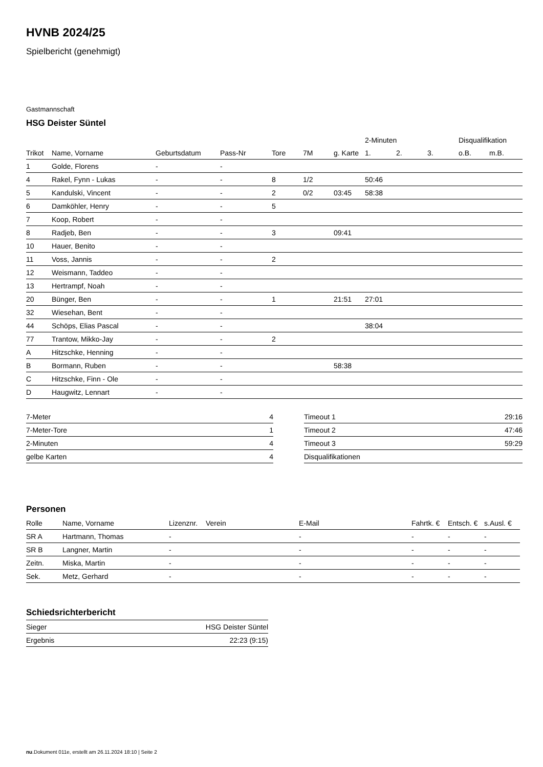HVNB 2024/25
Spielbericht (genehmigt)
Gastmannschaft
HSG Deister Süntel
| | | | | | | | 2-Minuten | | | Disqualifikation | |
| --- | --- | --- | --- | --- | --- | --- | --- | --- | --- | --- | --- |
| Trikot | Name, Vorname | Geburtsdatum | Pass-Nr | Tore | 7M | g. Karte | 1. | 2. | 3. | o.B. | m.B. |
| 1 | Golde, Florens | - | - | | | | | | | | |
| 4 | Rakel, Fynn - Lukas | - | - | 8 | 1/2 | | 50:46 | | | | |
| 5 | Kandulski, Vincent | - | - | 2 | 0/2 | 03:45 | 58:38 | | | | |
| 6 | Damköhler, Henry | - | - | 5 | | | | | | | |
| 7 | Koop, Robert | - | - | | | | | | | | |
| 8 | Radjeb, Ben | - | - | 3 | | 09:41 | | | | | |
| 10 | Hauer, Benito | - | - | | | | | | | | |
| 11 | Voss, Jannis | - | - | 2 | | | | | | | |
| 12 | Weismann, Taddeo | - | - | | | | | | | | |
| 13 | Hertrampf, Noah | - | - | | | | | | | | |
| 20 | Bünger, Ben | - | - | 1 | | 21:51 | 27:01 | | | | |
| 32 | Wiesehan, Bent | - | - | | | | | | | | |
| 44 | Schöps, Elias Pascal | - | - | | | | 38:04 | | | | |
| 77 | Trantow, Mikko-Jay | - | - | 2 | | | | | | | |
| A | Hitzschke, Henning | - | - | | | | | | | | |
| B | Bormann, Ruben | - | - | | | 58:38 | | | | | |
| C | Hitzschke, Finn - Ole | - | - | | | | | | | | |
| D | Haugwitz, Lennart | - | - | | | | | | | | |
| 7-Meter | 4 |
| 7-Meter-Tore | 1 |
| 2-Minuten | 4 |
| gelbe Karten | 4 |
| Timeout 1 | 29:16 |
| Timeout 2 | 47:46 |
| Timeout 3 | 59:29 |
| Disqualifikationen | |
Personen
| Rolle | Name, Vorname | Lizenznr. | Verein | E-Mail | Fahrtk. € | Entsch. € | s.Ausl. € |
| --- | --- | --- | --- | --- | --- | --- | --- |
| SR A | Hartmann, Thomas | - | | - | - | - | - |
| SR B | Langner, Martin | - | | - | - | - | - |
| Zeitn. | Miska, Martin | - | | - | - | - | - |
| Sek. | Metz, Gerhard | - | | - | - | - | - |
Schiedsrichterbericht
| Sieger | HSG Deister Süntel |
| Ergebnis | 22:23 (9:15) |
nu.Dokument 011e, erstellt am 26.11.2024 18:10 | Seite 2